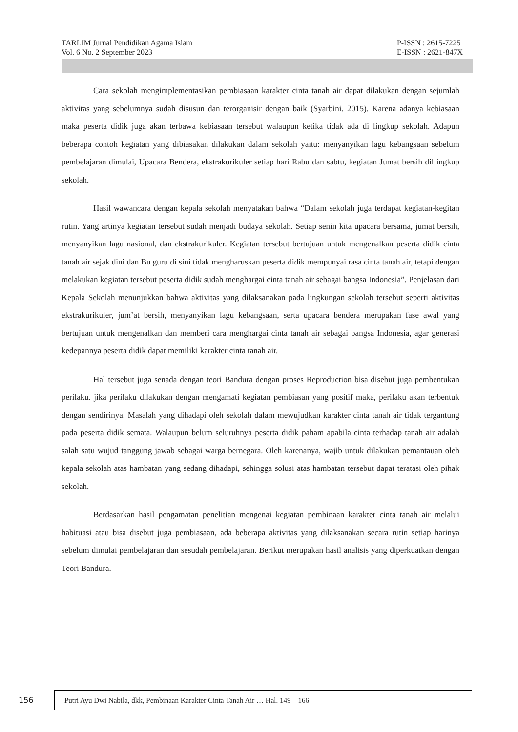TARLIM Jurnal Pendidikan Agama Islam
Vol. 6 No. 2 September 2023
P-ISSN : 2615-7225
E-ISSN : 2621-847X
Cara sekolah mengimplementasikan pembiasaan karakter cinta tanah air dapat dilakukan dengan sejumlah aktivitas yang sebelumnya sudah disusun dan terorganisir dengan baik (Syarbini. 2015). Karena adanya kebiasaan maka peserta didik juga akan terbawa kebiasaan tersebut walaupun ketika tidak ada di lingkup sekolah. Adapun beberapa contoh kegiatan yang dibiasakan dilakukan dalam sekolah yaitu: menyanyikan lagu kebangsaan sebelum pembelajaran dimulai, Upacara Bendera, ekstrakurikuler setiap hari Rabu dan sabtu, kegiatan Jumat bersih dil ingkup sekolah.
Hasil wawancara dengan kepala sekolah menyatakan bahwa “Dalam sekolah juga terdapat kegiatan-kegitan rutin. Yang artinya kegiatan tersebut sudah menjadi budaya sekolah. Setiap senin kita upacara bersama, jumat bersih, menyanyikan lagu nasional, dan ekstrakurikuler. Kegiatan tersebut bertujuan untuk mengenalkan peserta didik cinta tanah air sejak dini dan Bu guru di sini tidak mengharuskan peserta didik mempunyai rasa cinta tanah air, tetapi dengan melakukan kegiatan tersebut peserta didik sudah menghargai cinta tanah air sebagai bangsa Indonesia”. Penjelasan dari Kepala Sekolah menunjukkan bahwa aktivitas yang dilaksanakan pada lingkungan sekolah tersebut seperti aktivitas ekstrakurikuler, jum’at bersih, menyanyikan lagu kebangsaan, serta upacara bendera merupakan fase awal yang bertujuan untuk mengenalkan dan memberi cara menghargai cinta tanah air sebagai bangsa Indonesia, agar generasi kedepannya peserta didik dapat memiliki karakter cinta tanah air.
Hal tersebut juga senada dengan teori Bandura dengan proses Reproduction bisa disebut juga pembentukan perilaku. jika perilaku dilakukan dengan mengamati kegiatan pembiasan yang positif maka, perilaku akan terbentuk dengan sendirinya. Masalah yang dihadapi oleh sekolah dalam mewujudkan karakter cinta tanah air tidak tergantung pada peserta didik semata. Walaupun belum seluruhnya peserta didik paham apabila cinta terhadap tanah air adalah salah satu wujud tanggung jawab sebagai warga bernegara. Oleh karenanya, wajib untuk dilakukan pemantauan oleh kepala sekolah atas hambatan yang sedang dihadapi, sehingga solusi atas hambatan tersebut dapat teratasi oleh pihak sekolah.
Berdasarkan hasil pengamatan penelitian mengenai kegiatan pembinaan karakter cinta tanah air melalui habituasi atau bisa disebut juga pembiasaan, ada beberapa aktivitas yang dilaksanakan secara rutin setiap harinya sebelum dimulai pembelajaran dan sesudah pembelajaran. Berikut merupakan hasil analisis yang diperkuatkan dengan Teori Bandura.
156
Putri Ayu Dwi Nabila, dkk, Pembinaan Karakter Cinta Tanah Air … Hal. 149 – 166